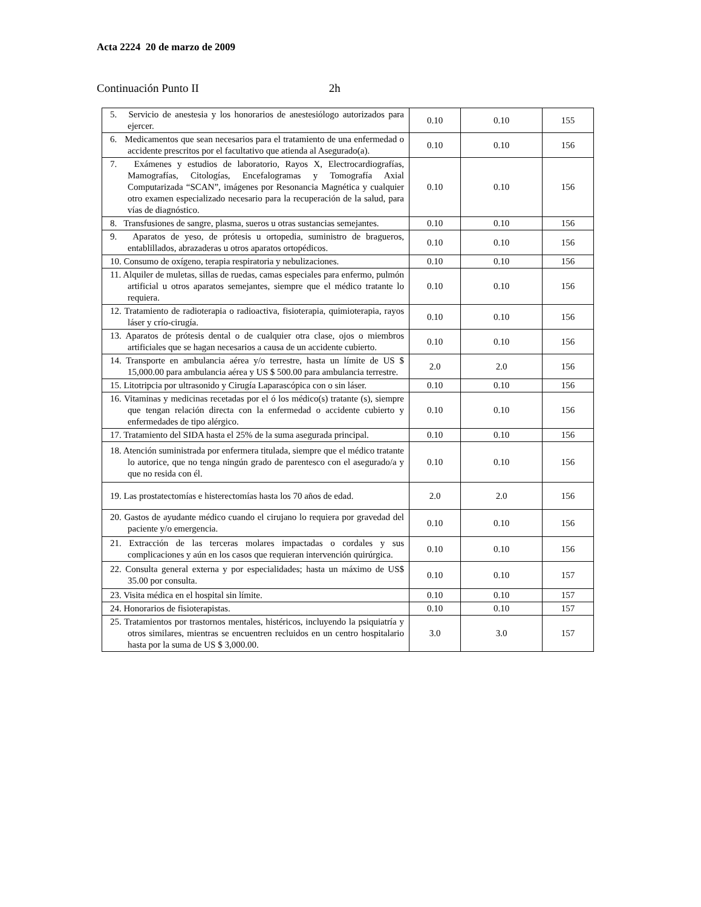Acta 2224 20 de marzo de 2009
Continuación Punto II 2h
| 5. Servicio de anestesia y los honorarios de anestesiólogo autorizados para ejercer. | 0.10 | 0.10 | 155 |
| 6. Medicamentos que sean necesarios para el tratamiento de una enfermedad o accidente prescritos por el facultativo que atienda al Asegurado(a). | 0.10 | 0.10 | 156 |
| 7. Exámenes y estudios de laboratorio, Rayos X, Electrocardiografías, Mamografías, Citologías, Encefalogramas y Tomografía Axial Computarizada “SCAN”, imágenes por Resonancia Magnética y cualquier otro examen especializado necesario para la recuperación de la salud, para vías de diagnóstico. | 0.10 | 0.10 | 156 |
| 8. Transfusiones de sangre, plasma, sueros u otras sustancias semejantes. | 0.10 | 0.10 | 156 |
| 9. Aparatos de yeso, de prótesis u ortopedia, suministro de bragueros, entablillados, abrazaderas u otros aparatos ortopédicos. | 0.10 | 0.10 | 156 |
| 10. Consumo de oxígeno, terapia respiratoria y nebulizaciones. | 0.10 | 0.10 | 156 |
| 11. Alquiler de muletas, sillas de ruedas, camas especiales para enfermo, pulmón artificial u otros aparatos semejantes, siempre que el médico tratante lo requiera. | 0.10 | 0.10 | 156 |
| 12. Tratamiento de radioterapia o radioactiva, fisioterapia, quimioterapia, rayos láser y crío-cirugía. | 0.10 | 0.10 | 156 |
| 13. Aparatos de prótesis dental o de cualquier otra clase, ojos o miembros artificiales que se hagan necesarios a causa de un accidente cubierto. | 0.10 | 0.10 | 156 |
| 14. Transporte en ambulancia aérea y/o terrestre, hasta un límite de US $ 15,000.00 para ambulancia aérea y US $ 500.00 para ambulancia terrestre. | 2.0 | 2.0 | 156 |
| 15. Litotripcia por ultrasonido y Cirugía Laparascópica con o sin láser. | 0.10 | 0.10 | 156 |
| 16. Vitaminas y medicinas recetadas por el ó los médico(s) tratante (s), siempre que tengan relación directa con la enfermedad o accidente cubierto y enfermedades de tipo alérgico. | 0.10 | 0.10 | 156 |
| 17. Tratamiento del SIDA hasta el 25% de la suma asegurada principal. | 0.10 | 0.10 | 156 |
| 18. Atención suministrada por enfermera titulada, siempre que el médico tratante lo autorice, que no tenga ningún grado de parentesco con el asegurado/a y que no resida con él. | 0.10 | 0.10 | 156 |
| 19. Las prostatectomías e histerectomías hasta los 70 años de edad. | 2.0 | 2.0 | 156 |
| 20. Gastos de ayudante médico cuando el cirujano lo requiera por gravedad del paciente y/o emergencia. | 0.10 | 0.10 | 156 |
| 21. Extracción de las terceras molares impactadas o cordales y sus complicaciones y aún en los casos que requieran intervención quirúrgica. | 0.10 | 0.10 | 156 |
| 22. Consulta general externa y por especialidades; hasta un máximo de US$ 35.00 por consulta. | 0.10 | 0.10 | 157 |
| 23. Visita médica en el hospital sin límite. | 0.10 | 0.10 | 157 |
| 24. Honorarios de fisioterapistas. | 0.10 | 0.10 | 157 |
| 25. Tratamientos por trastornos mentales, histéricos, incluyendo la psiquiatría y otros similares, mientras se encuentren recluidos en un centro hospitalario hasta por la suma de US $ 3,000.00. | 3.0 | 3.0 | 157 |